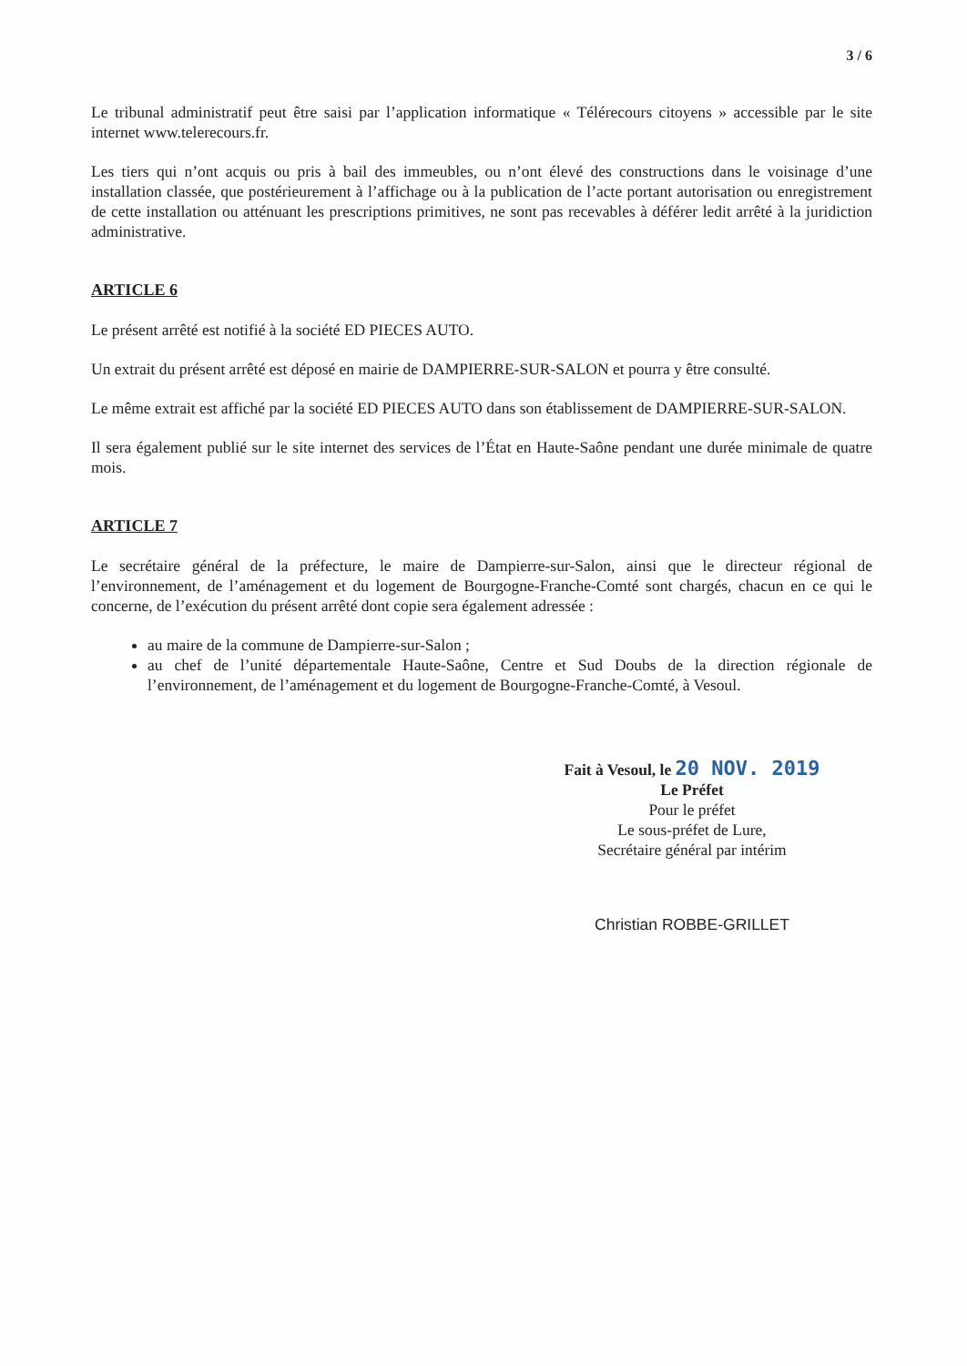3 / 6
Le tribunal administratif peut être saisi par l’application informatique « Télérecours citoyens » accessible par le site internet www.telerecours.fr.
Les tiers qui n’ont acquis ou pris à bail des immeubles, ou n’ont élevé des constructions dans le voisinage d’une installation classée, que postérieurement à l’affichage ou à la publication de l’acte portant autorisation ou enregistrement de cette installation ou atténuant les prescriptions primitives, ne sont pas recevables à déférer ledit arrêté à la juridiction administrative.
ARTICLE 6
Le présent arrêté est notifié à la société ED PIECES AUTO.
Un extrait du présent arrêté est déposé en mairie de DAMPIERRE-SUR-SALON et pourra y être consulté.
Le même extrait est affiché par la société ED PIECES AUTO dans son établissement de DAMPIERRE-SUR-SALON.
Il sera également publié sur le site internet des services de l’État en Haute-Saône pendant une durée minimale de quatre mois.
ARTICLE 7
Le secrétaire général de la préfecture, le maire de Dampierre-sur-Salon, ainsi que le directeur régional de l’environnement, de l’aménagement et du logement de Bourgogne-Franche-Comté sont chargés, chacun en ce qui le concerne, de l’exécution du présent arrêté dont copie sera également adressée :
au maire de la commune de Dampierre-sur-Salon ;
au chef de l’unité départementale Haute-Saône, Centre et Sud Doubs de la direction régionale de l’environnement, de l’aménagement et du logement de Bourgogne-Franche-Comté, à Vesoul.
Fait à Vesoul, le 20 NOV. 2019
Le Préfet
Pour le préfet
Le sous-préfet de Lure,
Secrétaire général par intérim
Christian ROBBE-GRILLET